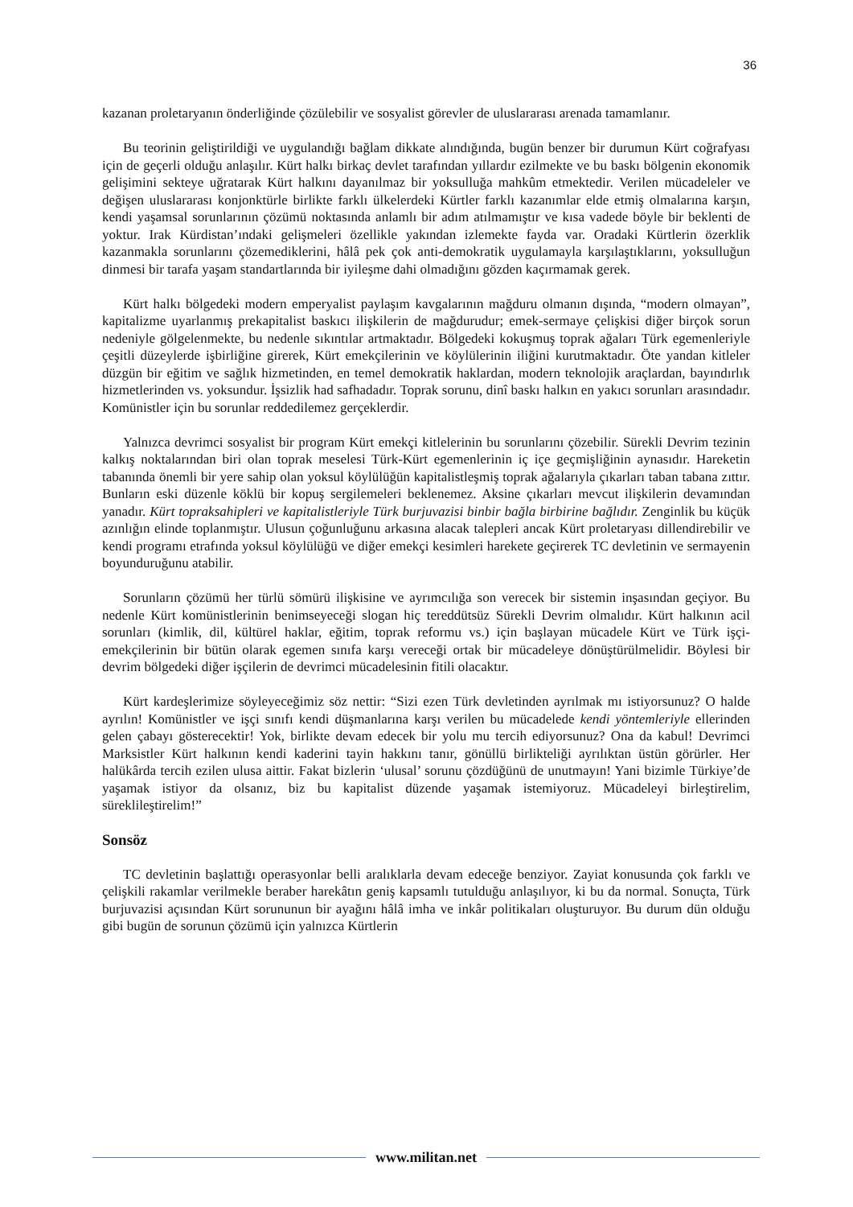36
kazanan proletaryanın önderliğinde çözülebilir ve sosyalist görevler de uluslararası arenada tamamlanır.
Bu teorinin geliştirildiği ve uygulandığı bağlam dikkate alındığında, bugün benzer bir durumun Kürt coğrafyası için de geçerli olduğu anlaşılır. Kürt halkı birkaç devlet tarafından yıllardır ezilmekte ve bu baskı bölgenin ekonomik gelişimini sekteye uğratarak Kürt halkını dayanılmaz bir yoksulluğa mahkûm etmektedir. Verilen mücadeleler ve değişen uluslararası konjonktürle birlikte farklı ülkelerdeki Kürtler farklı kazanımlar elde etmiş olmalarına karşın, kendi yaşamsal sorunlarının çözümü noktasında anlamlı bir adım atılmamıştır ve kısa vadede böyle bir beklenti de yoktur. Irak Kürdistan’ındaki gelişmeleri özellikle yakından izlemekte fayda var. Oradaki Kürtlerin özerklik kazanmakla sorunlarını çözemediklerini, hâlâ pek çok anti-demokratik uygulamayla karşılaştıklarını, yoksulluğun dinmesi bir tarafa yaşam standartlarında bir iyileşme dahi olmadığını gözden kaçırmamak gerek.
Kürt halkı bölgedeki modern emperyalist paylaşım kavgalarının mağduru olmanın dışında, “modern olmayan”, kapitalizme uyarlanmış prekapitalist baskıcı ilişkilerin de mağdurudur; emek-sermaye çelişkisi diğer birçok sorun nedeniyle gölgelenmekte, bu nedenle sıkıntılar artmaktadır. Bölgedeki kokuşmuş toprak ağaları Türk egemenleriyle çeşitli düzeylerde işbirliğine girerek, Kürt emekçilerinin ve köylülerinin iliğini kurutmaktadır. Öte yandan kitleler düzgün bir eğitim ve sağlık hizmetinden, en temel demokratik haklardan, modern teknolojik araçlardan, bayındırlık hizmetlerinden vs. yoksundur. İşsizlik had safhadadır. Toprak sorunu, dinî baskı halkın en yakıcı sorunları arasındadır. Komünistler için bu sorunlar reddedilemez gerçeklerdir.
Yalnızca devrimci sosyalist bir program Kürt emekçi kitlelerinin bu sorunlarını çözebilir. Sürekli Devrim tezinin kalkış noktalarından biri olan toprak meselesi Türk-Kürt egemenlerinin iç içe geçmişliğinin aynasıdır. Hareketin tabanında önemli bir yere sahip olan yoksul köylülüğün kapitalistleşmiş toprak ağalarıyla çıkarları taban tabana zıttır. Bunların eski düzenle köklü bir kopuş sergilemeleri beklenemez. Aksine çıkarları mevcut ilişkilerin devamından yanadır. Kürt topraksahipleri ve kapitalistleriyle Türk burjuvazisi binbir bağla birbirine bağlıdır. Zenginlik bu küçük azınlığın elinde toplanmıştır. Ulusun çoğunluğunu arkasına alacak talepleri ancak Kürt proletaryası dillendirebilir ve kendi programı etrafında yoksul köylülüğü ve diğer emekçi kesimleri harekete geçirerek TC devletinin ve sermayenin boyunduruğunu atabilir.
Sorunların çözümü her türlü sömürü ilişkisine ve ayrımcılığa son verecek bir sistemin inşasından geçiyor. Bu nedenle Kürt komünistlerinin benimseyeceği slogan hiç tereddütsüz Sürekli Devrim olmalıdır. Kürt halkının acil sorunları (kimlik, dil, kültürel haklar, eğitim, toprak reformu vs.) için başlayan mücadele Kürt ve Türk işçi-emekçilerinin bir bütün olarak egemen sınıfa karşı vereceği ortak bir mücadeleye dönüştürülmelidir. Böylesi bir devrim bölgedeki diğer işçilerin de devrimci mücadelesinin fitili olacaktır.
Kürt kardeşlerimize söyleyeceğimiz söz nettir: “Sizi ezen Türk devletinden ayrılmak mı istiyorsunuz? O halde ayrılın! Komünistler ve işçi sınıfı kendi düşmanlarına karşı verilen bu mücadelede kendi yöntemleriyle ellerinden gelen çabayı gösterecektir! Yok, birlikte devam edecek bir yolu mu tercih ediyorsunuz? Ona da kabul! Devrimci Marksistler Kürt halkının kendi kaderini tayin hakkını tanır, gönüllü birlikteliği ayrılıktan üstün görürler. Her halükârda tercih ezilen ulusa aittir. Fakat bizlerin ‘ulusal’ sorunu çözdüğünü de unutmayın! Yani bizimle Türkiye’de yaşamak istiyor da olsanız, biz bu kapitalist düzende yaşamak istemiyoruz. Mücadeleyi birleştirelim, süreklileştirelim!”
Sonsöz
TC devletinin başlattığı operasyonlar belli aralıklarla devam edeceğe benziyor. Zayiat konusunda çok farklı ve çelişkili rakamlar verilmekle beraber harekâtın geniş kapsamlı tutulduğu anlaşılıyor, ki bu da normal. Sonuçta, Türk burjuvazisi açısından Kürt sorununun bir ayağını hâlâ imha ve inkâr politikaları oluşturuyor. Bu durum dün olduğu gibi bugün de sorunun çözümü için yalnızca Kürtlerin
www.militan.net